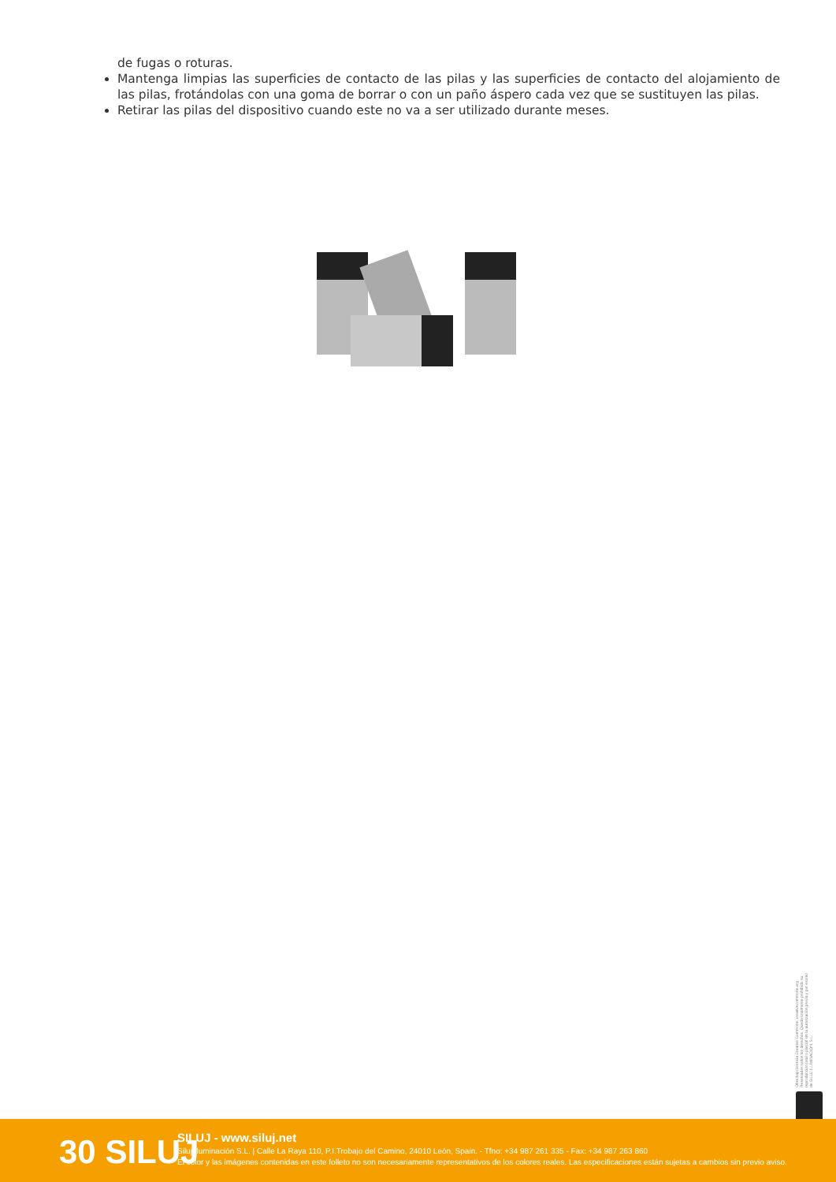de fugas o roturas.
Mantenga limpias las superficies de contacto de las pilas y las superficies de contacto del alojamiento de las pilas, frotándolas con una goma de borrar o con un paño áspero cada vez que se sustituyen las pilas.
Retirar las pilas del dispositivo cuando este no va a ser utilizado durante meses.
Obra bajo licencia Creative Commons: creativecommons.org Reservados todos los derechos. Queda totalmente prohibido su reproducción total o parcial sin la autorización previa y por escrito de SILUJ ILUMINACIÓN, S.L.
30 SILUJ
SILUJ - www.siluj.net
Siluj Iluminación S.L. | Calle La Raya 110, P.I.Trobajo del Camino, 24010 León, Spain. - Tfno: +34 987 261 335 - Fax: +34 987 263 860
El color y las imágenes contenidas en este folleto no son necesariamente representativos de los colores reales. Las especificaciones están sujetas a cambios sin previo aviso.